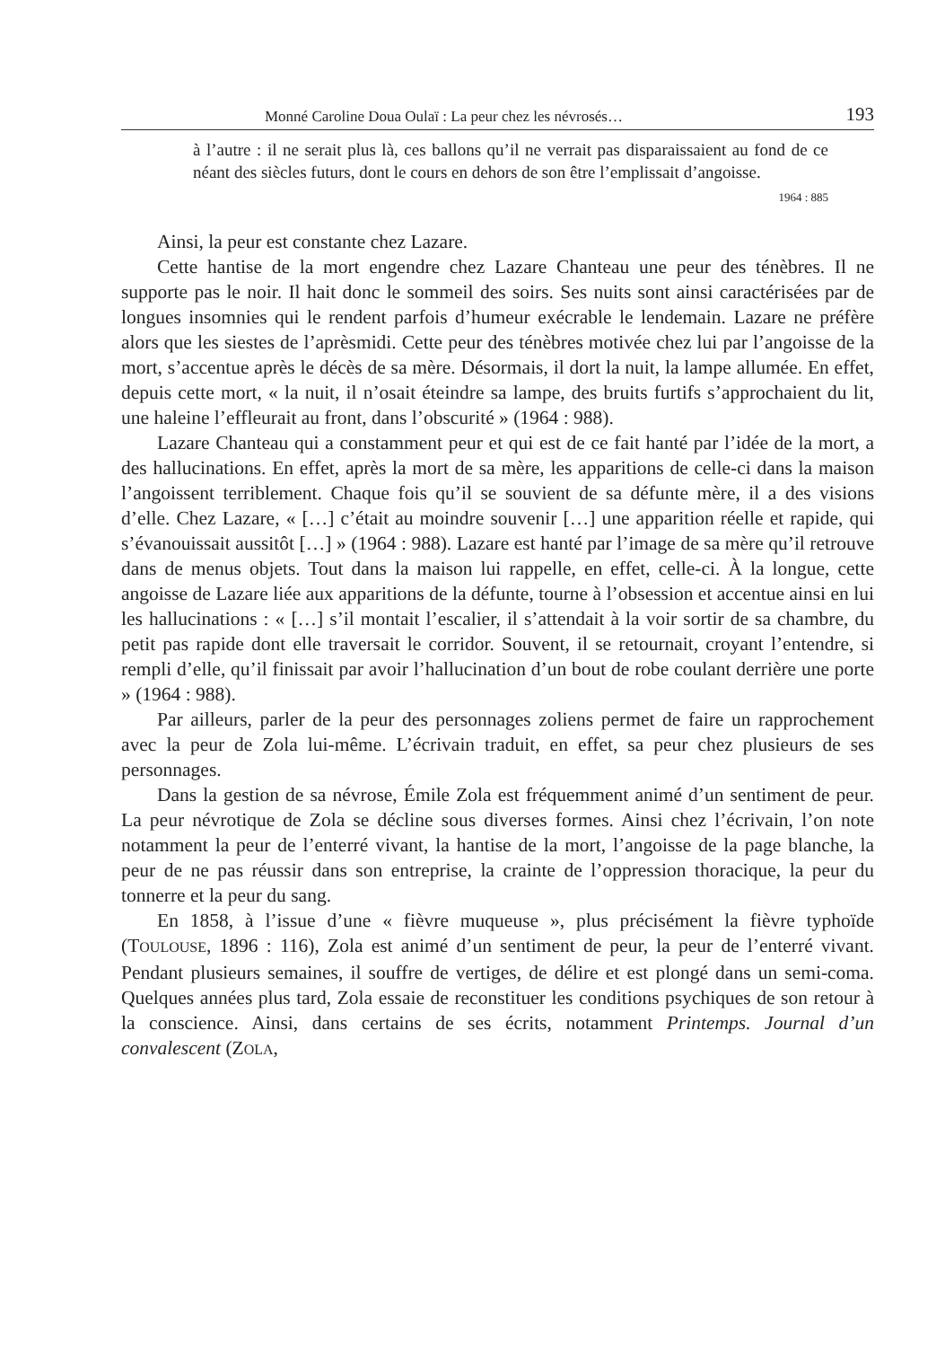Monné Caroline Doua Oulaï : La peur chez les névrosés… 193
à l’autre : il ne serait plus là, ces ballons qu’il ne verrait pas disparaissaient au fond de ce néant des siècles futurs, dont le cours en dehors de son être l’emplissait d’angoisse.
1964 : 885
Ainsi, la peur est constante chez Lazare.
Cette hantise de la mort engendre chez Lazare Chanteau une peur des ténèbres. Il ne supporte pas le noir. Il hait donc le sommeil des soirs. Ses nuits sont ainsi caractérisées par de longues insomnies qui le rendent parfois d’humeur exécrable le lendemain. Lazare ne préfère alors que les siestes de l’aprèsmidi. Cette peur des ténèbres motivée chez lui par l’angoisse de la mort, s’accentue après le décès de sa mère. Désormais, il dort la nuit, la lampe allumée. En effet, depuis cette mort, « la nuit, il n’osait éteindre sa lampe, des bruits furtifs s’approchaient du lit, une haleine l’effleurait au front, dans l’obscurité » (1964 : 988).
Lazare Chanteau qui a constamment peur et qui est de ce fait hanté par l’idée de la mort, a des hallucinations. En effet, après la mort de sa mère, les apparitions de celle-ci dans la maison l’angoissent terriblement. Chaque fois qu’il se souvient de sa défunte mère, il a des visions d’elle. Chez Lazare, « […] c’était au moindre souvenir […] une apparition réelle et rapide, qui s’évanouissait aussitôt […] » (1964 : 988). Lazare est hanté par l’image de sa mère qu’il retrouve dans de menus objets. Tout dans la maison lui rappelle, en effet, celle-ci. À la longue, cette angoisse de Lazare liée aux apparitions de la défunte, tourne à l’obsession et accentue ainsi en lui les hallucinations : « […] s’il montait l’escalier, il s’attendait à la voir sortir de sa chambre, du petit pas rapide dont elle traversait le corridor. Souvent, il se retournait, croyant l’entendre, si rempli d’elle, qu’il finissait par avoir l’hallucination d’un bout de robe coulant derrière une porte » (1964 : 988).
Par ailleurs, parler de la peur des personnages zoliens permet de faire un rapprochement avec la peur de Zola lui-même. L’écrivain traduit, en effet, sa peur chez plusieurs de ses personnages.
Dans la gestion de sa névrose, Émile Zola est fréquemment animé d’un sentiment de peur. La peur névrotique de Zola se décline sous diverses formes. Ainsi chez l’écrivain, l’on note notamment la peur de l’enterré vivant, la hantise de la mort, l’angoisse de la page blanche, la peur de ne pas réussir dans son entreprise, la crainte de l’oppression thoracique, la peur du tonnerre et la peur du sang.
En 1858, à l’issue d’une « fièvre muqueuse », plus précisément la fièvre typhoïde (TOULOUSE, 1896 : 116), Zola est animé d’un sentiment de peur, la peur de l’enterré vivant. Pendant plusieurs semaines, il souffre de vertiges, de délire et est plongé dans un semi-coma. Quelques années plus tard, Zola essaie de reconstituer les conditions psychiques de son retour à la conscience. Ainsi, dans certains de ses écrits, notamment Printemps. Journal d’un convalescent (ZOLA,